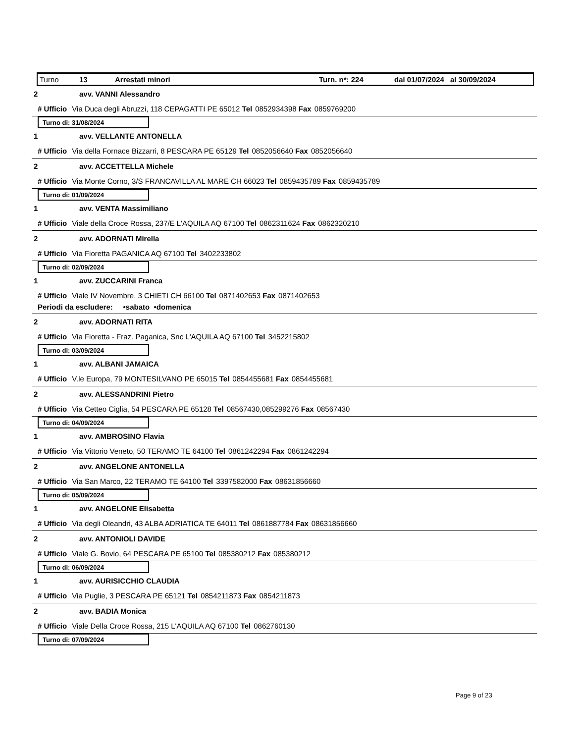Turno 13 Arrestati minori Turn. n*: 224 dal 01/07/2024 al 30/09/2024
2 avv. VANNI Alessandro
# Ufficio Via Duca degli Abruzzi, 118 CEPAGATTI PE 65012 Tel 0852934398 Fax 0859769200
Turno di: 31/08/2024
1 avv. VELLANTE ANTONELLA
# Ufficio Via della Fornace Bizzarri, 8 PESCARA PE 65129 Tel 0852056640 Fax 0852056640
2 avv. ACCETTELLA Michele
# Ufficio Via Monte Corno, 3/S FRANCAVILLA AL MARE CH 66023 Tel 0859435789 Fax 0859435789
Turno di: 01/09/2024
1 avv. VENTA Massimiliano
# Ufficio Viale della Croce Rossa, 237/E L'AQUILA AQ 67100 Tel 0862311624 Fax 0862320210
2 avv. ADORNATI Mirella
# Ufficio Via Fioretta PAGANICA AQ 67100 Tel 3402233802
Turno di: 02/09/2024
1 avv. ZUCCARINI Franca
# Ufficio Viale IV Novembre, 3 CHIETI CH 66100 Tel 0871402653 Fax 0871402653
Periodi da escludere: •sabato •domenica
2 avv. ADORNATI RITA
# Ufficio Via Fioretta - Fraz. Paganica, Snc L'AQUILA AQ 67100 Tel 3452215802
Turno di: 03/09/2024
1 avv. ALBANI JAMAICA
# Ufficio V.le Europa, 79 MONTESILVANO PE 65015 Tel 0854455681 Fax 0854455681
2 avv. ALESSANDRINI Pietro
# Ufficio Via Cetteo Ciglia, 54 PESCARA PE 65128 Tel 08567430,085299276 Fax 08567430
Turno di: 04/09/2024
1 avv. AMBROSINO Flavia
# Ufficio Via Vittorio Veneto, 50 TERAMO TE 64100 Tel 0861242294 Fax 0861242294
2 avv. ANGELONE ANTONELLA
# Ufficio Via San Marco, 22 TERAMO TE 64100 Tel 3397582000 Fax 08631856660
Turno di: 05/09/2024
1 avv. ANGELONE Elisabetta
# Ufficio Via degli Oleandri, 43 ALBA ADRIATICA TE 64011 Tel 0861887784 Fax 08631856660
2 avv. ANTONIOLI DAVIDE
# Ufficio Viale G. Bovio, 64 PESCARA PE 65100 Tel 085380212 Fax 085380212
Turno di: 06/09/2024
1 avv. AURISICCHIO CLAUDIA
# Ufficio Via Puglie, 3 PESCARA PE 65121 Tel 0854211873 Fax 0854211873
2 avv. BADIA Monica
# Ufficio Viale Della Croce Rossa, 215 L'AQUILA AQ 67100 Tel 0862760130
Turno di: 07/09/2024
Page 9 of 23